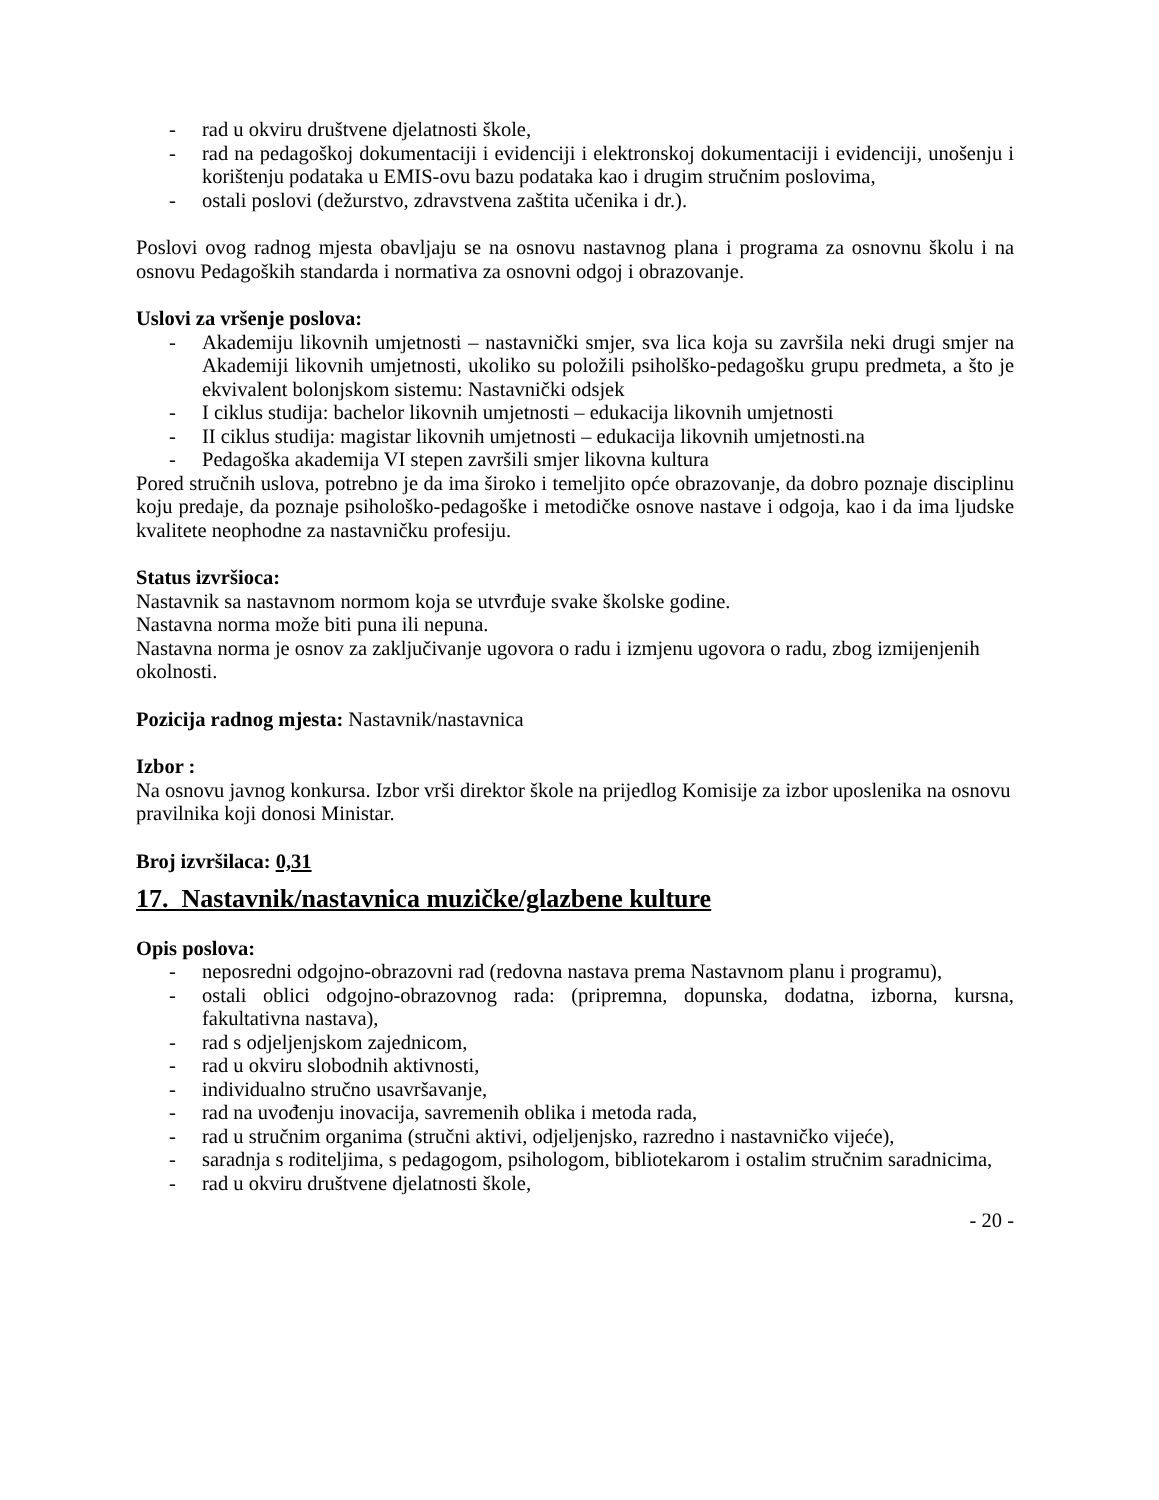- rad u okviru društvene djelatnosti škole,
- rad na pedagoškoj dokumentaciji i evidenciji i elektronskoj dokumentaciji i evidenciji, unošenju i korištenju podataka u EMIS-ovu bazu podataka kao i drugim stručnim poslovima,
- ostali poslovi (dežurstvo, zdravstvena zaštita učenika i dr.).
Poslovi ovog radnog mjesta obavljaju se na osnovu nastavnog plana i programa za osnovnu školu i na osnovu Pedagoških standarda i normativa za osnovni odgoj i obrazovanje.
Uslovi za vršenje poslova:
- Akademiju likovnih umjetnosti – nastavnički smjer, sva lica koja su završila neki drugi smjer na Akademiji likovnih umjetnosti, ukoliko su položili psiholško-pedagošku grupu predmeta, a što je ekvivalent bolonjskom sistemu: Nastavnički odsjek
- I ciklus studija: bachelor likovnih umjetnosti – edukacija likovnih umjetnosti
- II ciklus studija: magistar likovnih umjetnosti – edukacija likovnih umjetnosti.na
- Pedagoška akademija VI stepen završili smjer likovna kultura
Pored stručnih uslova, potrebno je da ima široko i temeljito opće obrazovanje, da dobro poznaje disciplinu koju predaje, da poznaje psihološko-pedagoške i metodičke osnove nastave i odgoja, kao i da ima ljudske kvalitete neophodne za nastavničku profesiju.
Status izvršioca:
Nastavnik sa nastavnom normom koja se utvrđuje svake školske godine.
Nastavna norma može biti puna ili nepuna.
Nastavna norma je osnov za zaključivanje ugovora o radu i izmjenu ugovora o radu, zbog izmijenjenih okolnosti.
Pozicija radnog mjesta: Nastavnik/nastavnica
Izbor :
Na osnovu javnog konkursa. Izbor vrši direktor škole na prijedlog Komisije za izbor uposlenika na osnovu pravilnika koji donosi Ministar.
Broj izvršilaca: 0,31
17. Nastavnik/nastavnica muzičke/glazbene kulture
Opis poslova:
- neposredni odgojno-obrazovni rad (redovna nastava prema Nastavnom planu i programu),
- ostali oblici odgojno-obrazovnog rada: (pripremna, dopunska, dodatna, izborna, kursna, fakultativna nastava),
- rad s odjeljenjskom zajednicom,
- rad u okviru slobodnih aktivnosti,
- individualno stručno usavršavanje,
- rad na uvođenju inovacija, savremenih oblika i metoda rada,
- rad u stručnim organima (stručni aktivi, odjeljenjsko, razredno i nastavničko vijeće),
- saradnja s roditeljima, s pedagogom, psihologom, bibliotekarom i ostalim stručnim saradnicima,
- rad u okviru društvene djelatnosti škole,
- 20 -